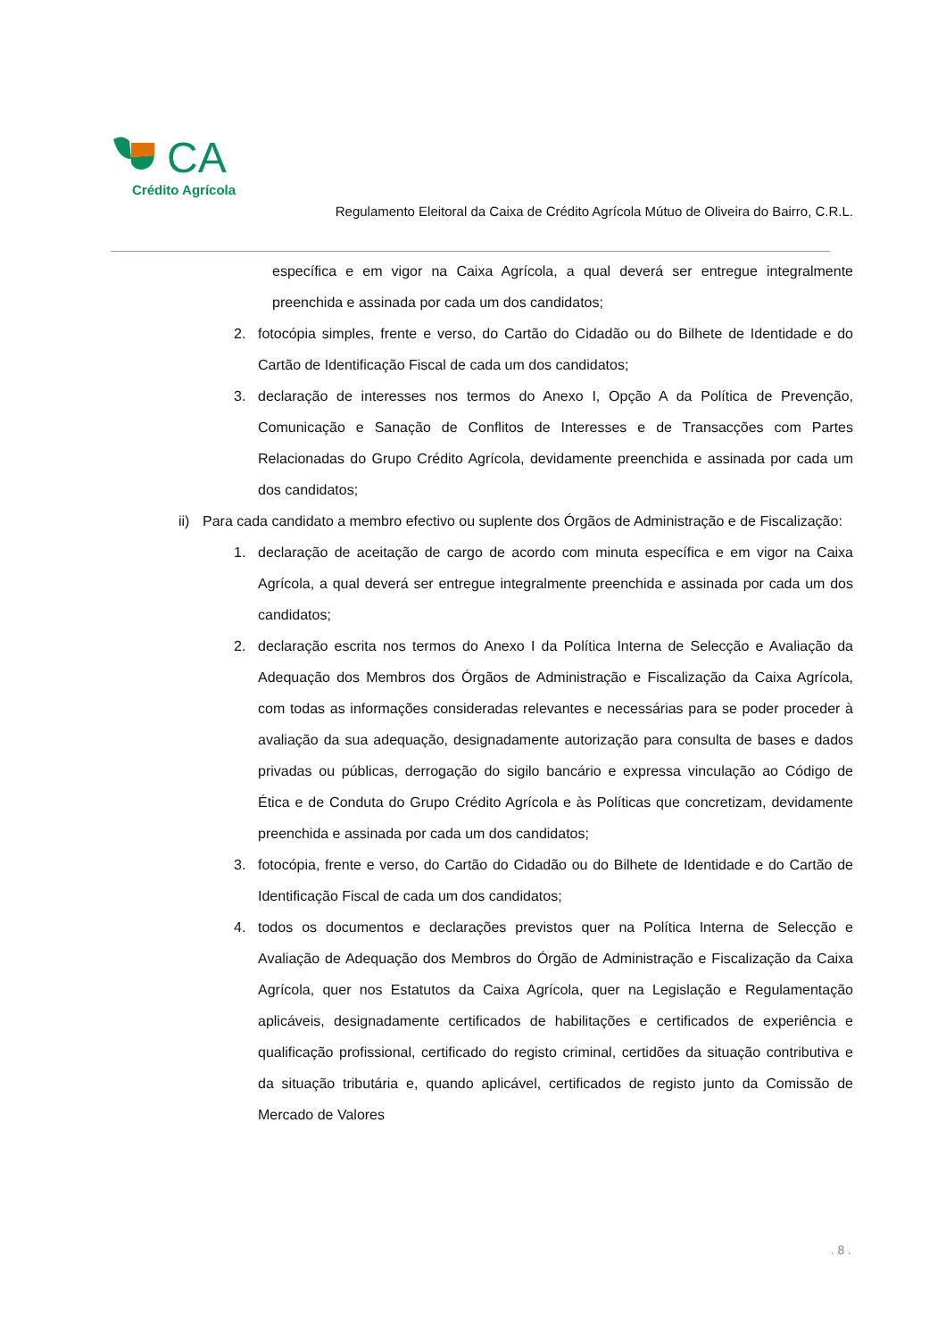CA
Crédito Agrícola
Regulamento Eleitoral da Caixa de Crédito Agrícola Mútuo de Oliveira do Bairro, C.R.L.
específica e em vigor na Caixa Agrícola, a qual deverá ser entregue integralmente preenchida e assinada por cada um dos candidatos;
2. fotocópia simples, frente e verso, do Cartão do Cidadão ou do Bilhete de Identidade e do Cartão de Identificação Fiscal de cada um dos candidatos;
3. declaração de interesses nos termos do Anexo I, Opção A da Política de Prevenção, Comunicação e Sanação de Conflitos de Interesses e de Transacções com Partes Relacionadas do Grupo Crédito Agrícola, devidamente preenchida e assinada por cada um dos candidatos;
ii) Para cada candidato a membro efectivo ou suplente dos Órgãos de Administração e de Fiscalização:
1. declaração de aceitação de cargo de acordo com minuta específica e em vigor na Caixa Agrícola, a qual deverá ser entregue integralmente preenchida e assinada por cada um dos candidatos;
2. declaração escrita nos termos do Anexo I da Política Interna de Selecção e Avaliação da Adequação dos Membros dos Órgãos de Administração e Fiscalização da Caixa Agrícola, com todas as informações consideradas relevantes e necessárias para se poder proceder à avaliação da sua adequação, designadamente autorização para consulta de bases e dados privadas ou públicas, derrogação do sigilo bancário e expressa vinculação ao Código de Ética e de Conduta do Grupo Crédito Agrícola e às Políticas que concretizam, devidamente preenchida e assinada por cada um dos candidatos;
3. fotocópia, frente e verso, do Cartão do Cidadão ou do Bilhete de Identidade e do Cartão de Identificação Fiscal de cada um dos candidatos;
4. todos os documentos e declarações previstos quer na Política Interna de Selecção e Avaliação de Adequação dos Membros do Órgão de Administração e Fiscalização da Caixa Agrícola, quer nos Estatutos da Caixa Agrícola, quer na Legislação e Regulamentação aplicáveis, designadamente certificados de habilitações e certificados de experiência e qualificação profissional, certificado do registo criminal, certidões da situação contributiva e da situação tributária e, quando aplicável, certificados de registo junto da Comissão de Mercado de Valores
. 8 .